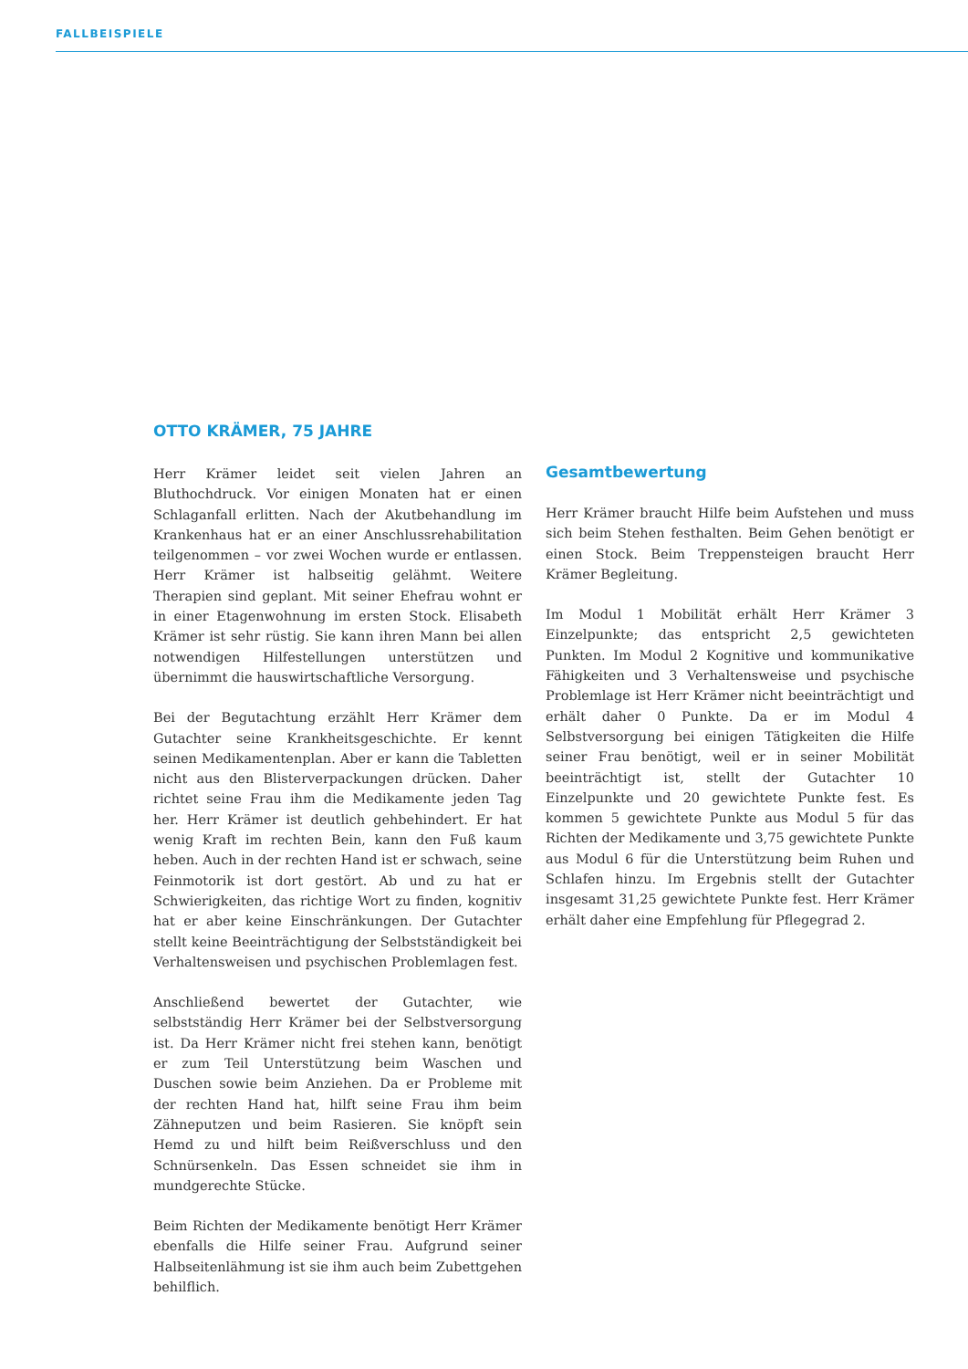FALLBEISPIELE
OTTO KRÄMER, 75 JAHRE
Herr Krämer leidet seit vielen Jahren an Bluthochdruck. Vor einigen Monaten hat er einen Schlaganfall erlitten. Nach der Akutbehandlung im Krankenhaus hat er an einer Anschlussrehabilitation teilgenommen – vor zwei Wochen wurde er entlassen. Herr Krämer ist halbseitig gelähmt. Weitere Therapien sind geplant. Mit seiner Ehefrau wohnt er in einer Etagenwohnung im ersten Stock. Elisabeth Krämer ist sehr rüstig. Sie kann ihren Mann bei allen notwendigen Hilfestellungen unterstützen und übernimmt die hauswirtschaftliche Versorgung.
Bei der Begutachtung erzählt Herr Krämer dem Gutachter seine Krankheitsgeschichte. Er kennt seinen Medikamentenplan. Aber er kann die Tabletten nicht aus den Blisterverpackungen drücken. Daher richtet seine Frau ihm die Medikamente jeden Tag her. Herr Krämer ist deutlich gehbehindert. Er hat wenig Kraft im rechten Bein, kann den Fuß kaum heben. Auch in der rechten Hand ist er schwach, seine Feinmotorik ist dort gestört. Ab und zu hat er Schwierigkeiten, das richtige Wort zu finden, kognitiv hat er aber keine Einschränkungen. Der Gutachter stellt keine Beeinträchtigung der Selbstständigkeit bei Verhaltensweisen und psychischen Problemlagen fest.
Anschließend bewertet der Gutachter, wie selbstständig Herr Krämer bei der Selbstversorgung ist. Da Herr Krämer nicht frei stehen kann, benötigt er zum Teil Unterstützung beim Waschen und Duschen sowie beim Anziehen. Da er Probleme mit der rechten Hand hat, hilft seine Frau ihm beim Zähneputzen und beim Rasieren. Sie knöpft sein Hemd zu und hilft beim Reißverschluss und den Schnürsenkeln. Das Essen schneidet sie ihm in mundgerechte Stücke.
Beim Richten der Medikamente benötigt Herr Krämer ebenfalls die Hilfe seiner Frau. Aufgrund seiner Halbseitenlähmung ist sie ihm auch beim Zubettgehen behilflich.
Gesamtbewertung
Herr Krämer braucht Hilfe beim Aufstehen und muss sich beim Stehen festhalten. Beim Gehen benötigt er einen Stock. Beim Treppensteigen braucht Herr Krämer Begleitung.
Im Modul 1 Mobilität erhält Herr Krämer 3 Einzelpunkte; das entspricht 2,5 gewichteten Punkten. Im Modul 2 Kognitive und kommunikative Fähigkeiten und 3 Verhaltensweise und psychische Problemlage ist Herr Krämer nicht beeinträchtigt und erhält daher 0 Punkte. Da er im Modul 4 Selbstversorgung bei einigen Tätigkeiten die Hilfe seiner Frau benötigt, weil er in seiner Mobilität beeinträchtigt ist, stellt der Gutachter 10 Einzelpunkte und 20 gewichtete Punkte fest. Es kommen 5 gewichtete Punkte aus Modul 5 für das Richten der Medikamente und 3,75 gewichtete Punkte aus Modul 6 für die Unterstützung beim Ruhen und Schlafen hinzu. Im Ergebnis stellt der Gutachter insgesamt 31,25 gewichtete Punkte fest. Herr Krämer erhält daher eine Empfehlung für Pflegegrad 2.